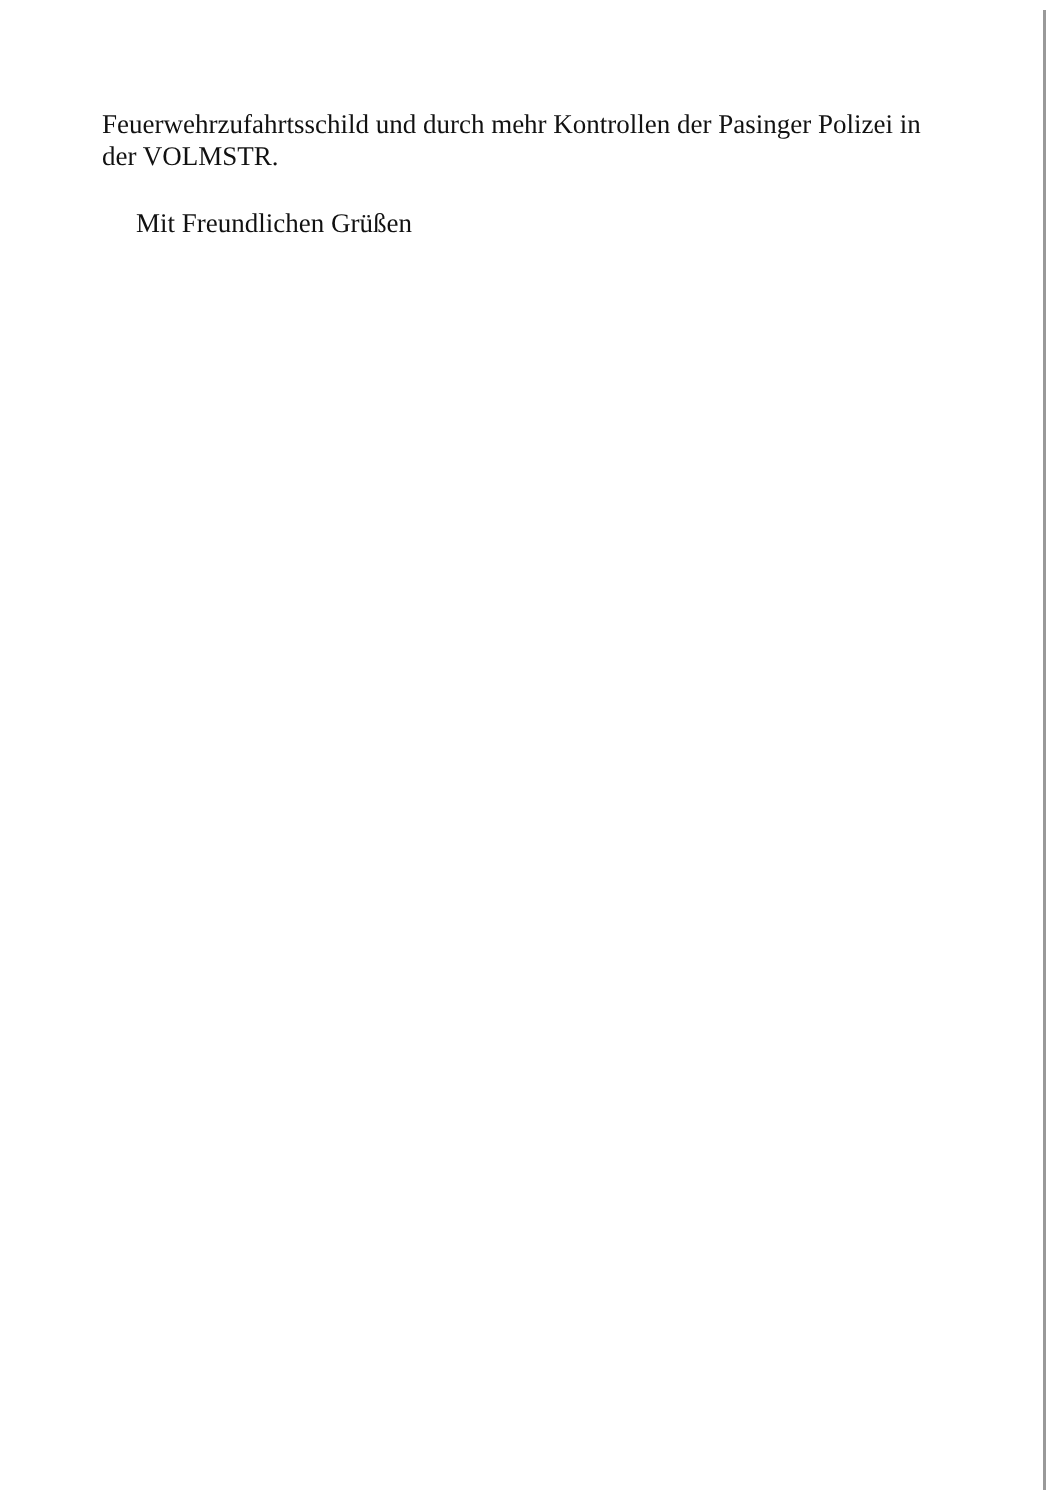Feuerwehrzufahrtsschild und durch mehr Kontrollen der Pasinger Polizei in der VOLMSTR.
Mit Freundlichen Grüßen